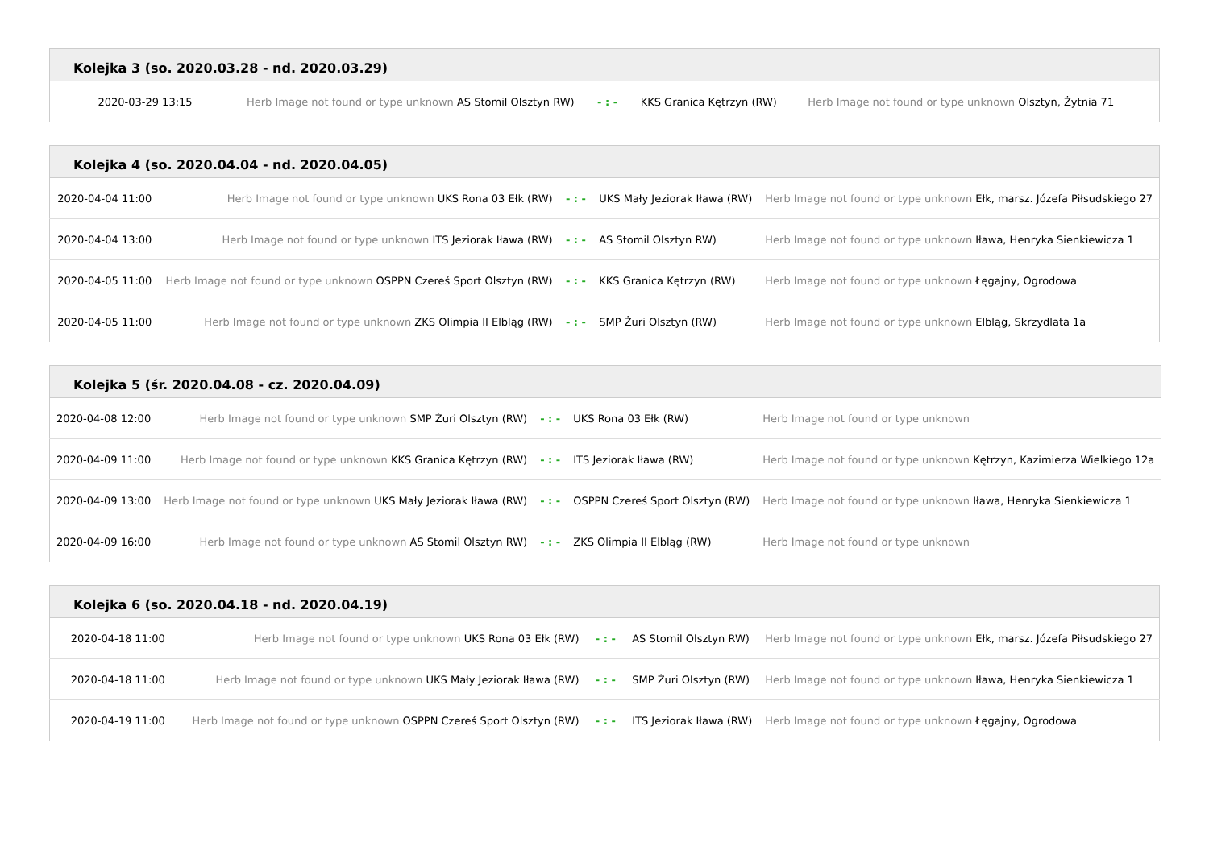| Kolejka 3 (so. 2020.03.28 - nd. 2020.03.29) | | | | |
| --- | --- | --- | --- | --- |
| 2020-03-29 13:15 | Herb Image not found or type unknown AS Stomil Olsztyn RW) | - : - | KKS Granica Kętrzyn (RW) | Herb Image not found or type unknown Olsztyn, Żytnia 71 |
| Kolejka 4 (so. 2020.04.04 - nd. 2020.04.05) | | | | |
| --- | --- | --- | --- | --- |
| 2020-04-04 11:00 | Herb Image not found or type unknown UKS Rona 03 Ełk (RW) | - : - | UKS Mały Jeziorak Iława (RW) | Herb Image not found or type unknown Ełk, marsz. Józefa Piłsudskiego 27 |
| 2020-04-04 13:00 | Herb Image not found or type unknown ITS Jeziorak Iława (RW) | - : - | AS Stomil Olsztyn RW) | Herb Image not found or type unknown Iława, Henryka Sienkiewicza 1 |
| 2020-04-05 11:00 | Herb Image not found or type unknown OSPPN Czereś Sport Olsztyn (RW) | - : - | KKS Granica Kętrzyn (RW) | Herb Image not found or type unknown Łęgajny, Ogrodowa |
| 2020-04-05 11:00 | Herb Image not found or type unknown ZKS Olimpia II Elbląg (RW) | - : - | SMP Żuri Olsztyn (RW) | Herb Image not found or type unknown Elbląg, Skrzydlata 1a |
| Kolejka 5 (śr. 2020.04.08 - cz. 2020.04.09) | | | | |
| --- | --- | --- | --- | --- |
| 2020-04-08 12:00 | Herb Image not found or type unknown SMP Żuri Olsztyn (RW) | - : - | UKS Rona 03 Ełk (RW) | Herb Image not found or type unknown |
| 2020-04-09 11:00 | Herb Image not found or type unknown KKS Granica Kętrzyn (RW) | - : - | ITS Jeziorak Iława (RW) | Herb Image not found or type unknown Kętrzyn, Kazimierza Wielkiego 12a |
| 2020-04-09 13:00 | Herb Image not found or type unknown UKS Mały Jeziorak Iława (RW) | - : - | OSPPN Czereś Sport Olsztyn (RW) | Herb Image not found or type unknown Iława, Henryka Sienkiewicza 1 |
| 2020-04-09 16:00 | Herb Image not found or type unknown AS Stomil Olsztyn RW) | - : - | ZKS Olimpia II Elbląg (RW) | Herb Image not found or type unknown |
| Kolejka 6 (so. 2020.04.18 - nd. 2020.04.19) | | | | |
| --- | --- | --- | --- | --- |
| 2020-04-18 11:00 | Herb Image not found or type unknown UKS Rona 03 Ełk (RW) | - : - | AS Stomil Olsztyn RW) | Herb Image not found or type unknown Ełk, marsz. Józefa Piłsudskiego 27 |
| 2020-04-18 11:00 | Herb Image not found or type unknown UKS Mały Jeziorak Iława (RW) | - : - | SMP Żuri Olsztyn (RW) | Herb Image not found or type unknown Iława, Henryka Sienkiewicza 1 |
| 2020-04-19 11:00 | Herb Image not found or type unknown OSPPN Czereś Sport Olsztyn (RW) | - : - | ITS Jeziorak Iława (RW) | Herb Image not found or type unknown Łęgajny, Ogrodowa |